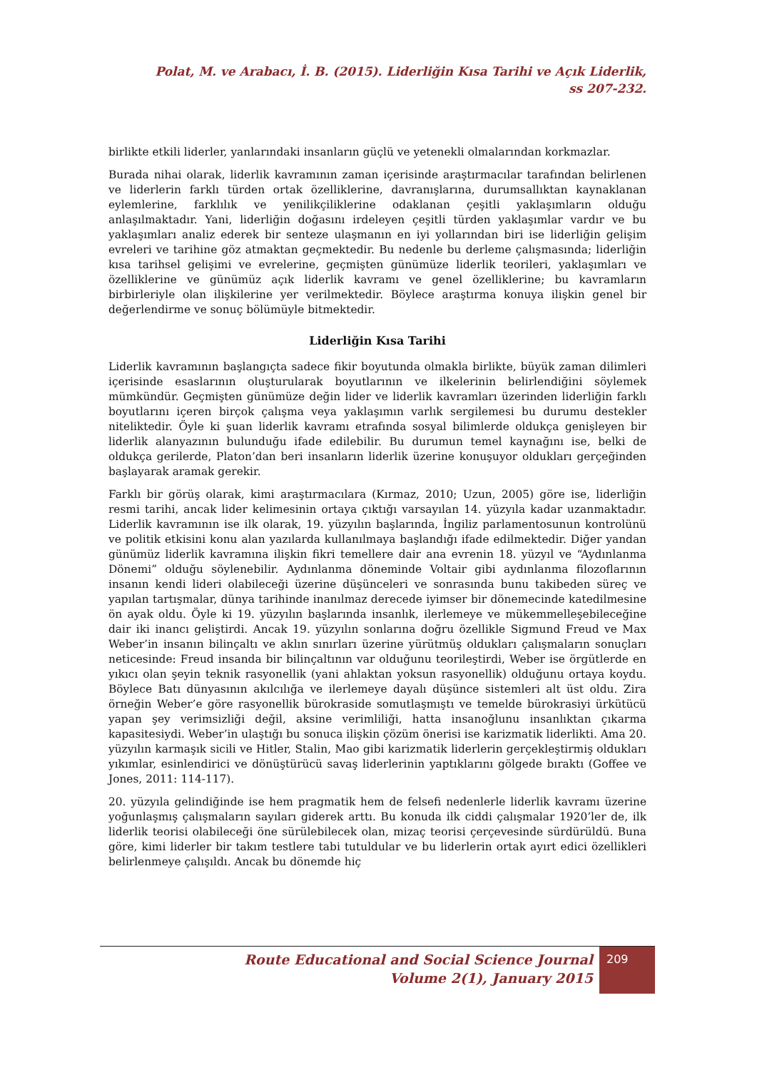Polat, M. ve Arabacı, İ. B. (2015). Liderliğin Kısa Tarihi ve Açık Liderlik,
ss 207-232.
birlikte etkili liderler, yanlarındaki insanların güçlü ve yetenekli olmalarından korkmazlar.
Burada nihai olarak, liderlik kavramının zaman içerisinde araştırmacılar tarafından belirlenen ve liderlerin farklı türden ortak özelliklerine, davranışlarına, durumsallıktan kaynaklanan eylemlerine, farklılık ve yenilikçiliklerine odaklanan çeşitli yaklaşımların olduğu anlaşılmaktadır. Yani, liderliğin doğasını irdeleyen çeşitli türden yaklaşımlar vardır ve bu yaklaşımları analiz ederek bir senteze ulaşmanın en iyi yollarından biri ise liderliğin gelişim evreleri ve tarihine göz atmaktan geçmektedir. Bu nedenle bu derleme çalışmasında; liderliğin kısa tarihsel gelişimi ve evrelerine, geçmişten günümüze liderlik teorileri, yaklaşımları ve özelliklerine ve günümüz açık liderlik kavramı ve genel özelliklerine; bu kavramların birbirleriyle olan ilişkilerine yer verilmektedir. Böylece araştırma konuya ilişkin genel bir değerlendirme ve sonuç bölümüyle bitmektedir.
Liderliğin Kısa Tarihi
Liderlik kavramının başlangıçta sadece fikir boyutunda olmakla birlikte, büyük zaman dilimleri içerisinde esaslarının oluşturularak boyutlarının ve ilkelerinin belirlendiğini söylemek mümkündür. Geçmişten günümüze değin lider ve liderlik kavramları üzerinden liderliğin farklı boyutlarını içeren birçok çalışma veya yaklaşımın varlık sergilemesi bu durumu destekler niteliktedir. Öyle ki şuan liderlik kavramı etrafında sosyal bilimlerde oldukça genişleyen bir liderlik alanyazının bulunduğu ifade edilebilir. Bu durumun temel kaynağını ise, belki de oldukça gerilerde, Platon’dan beri insanların liderlik üzerine konuşuyor oldukları gerçeğinden başlayarak aramak gerekir.
Farklı bir görüş olarak, kimi araştırmacılara (Kırmaz, 2010; Uzun, 2005) göre ise, liderliğin resmi tarihi, ancak lider kelimesinin ortaya çıktığı varsayılan 14. yüzyıla kadar uzanmaktadır. Liderlik kavramının ise ilk olarak, 19. yüzyılın başlarında, İngiliz parlamentosunun kontrolünü ve politik etkisini konu alan yazılarda kullanılmaya başlandığı ifade edilmektedir. Diğer yandan günümüz liderlik kavramına ilişkin fikri temellere dair ana evrenin 18. yüzyıl ve “Aydınlanma Dönemi” olduğu söylenebilir. Aydınlanma döneminde Voltair gibi aydınlanma filozoflarının insanın kendi lideri olabileceği üzerine düşünceleri ve sonrasında bunu takibeden süreç ve yapılan tartışmalar, dünya tarihinde inanılmaz derecede iyimser bir dönemecinde katedilmesine ön ayak oldu. Öyle ki 19. yüzyılın başlarında insanlık, ilerlemeye ve mükemmelleşebileceğine dair iki inancı geliştirdi. Ancak 19. yüzyılın sonlarına doğru özellikle Sigmund Freud ve Max Weber’in insanın bilinçaltı ve aklın sınırları üzerine yürütmüş oldukları çalışmaların sonuçları neticesinde: Freud insanda bir bilinçaltının var olduğunu teorileştirdi, Weber ise örgütlerde en yıkıcı olan şeyin teknik rasyonellik (yani ahlaktan yoksun rasyonellik) olduğunu ortaya koydu. Böylece Batı dünyasının akılcılığa ve ilerlemeye dayalı düşünce sistemleri alt üst oldu. Zira örneğin Weber’e göre rasyonellik bürokraside somutlaşmıştı ve temelde bürokrasiyi ürkütücü yapan şey verimsizliği değil, aksine verimliliği, hatta insanoğlunu insanlıktan çıkarma kapasitesiydi. Weber’in ulaştığı bu sonuca ilişkin çözüm önerisi ise karizmatik liderlikti. Ama 20. yüzyılın karmaşık sicili ve Hitler, Stalin, Mao gibi karizmatik liderlerin gerçekleştirmiş oldukları yıkımlar, esinlendirici ve dönüştürücü savaş liderlerinin yaptıklarını gölgede bıraktı (Goffee ve Jones, 2011: 114-117).
20. yüzyıla gelindiğinde ise hem pragmatik hem de felsefi nedenlerle liderlik kavramı üzerine yoğunlaşmış çalışmaların sayıları giderek arttı. Bu konuda ilk ciddi çalışmalar 1920’ler de, ilk liderlik teorisi olabileceği öne sürülebilecek olan, mizaç teorisi çerçevesinde sürdürüldü. Buna göre, kimi liderler bir takım testlere tabi tutuldular ve bu liderlerin ortak ayırt edici özellikleri belirlenmeye çalışıldı. Ancak bu dönemde hiç
Route Educational and Social Science Journal
Volume 2(1), January 2015
209